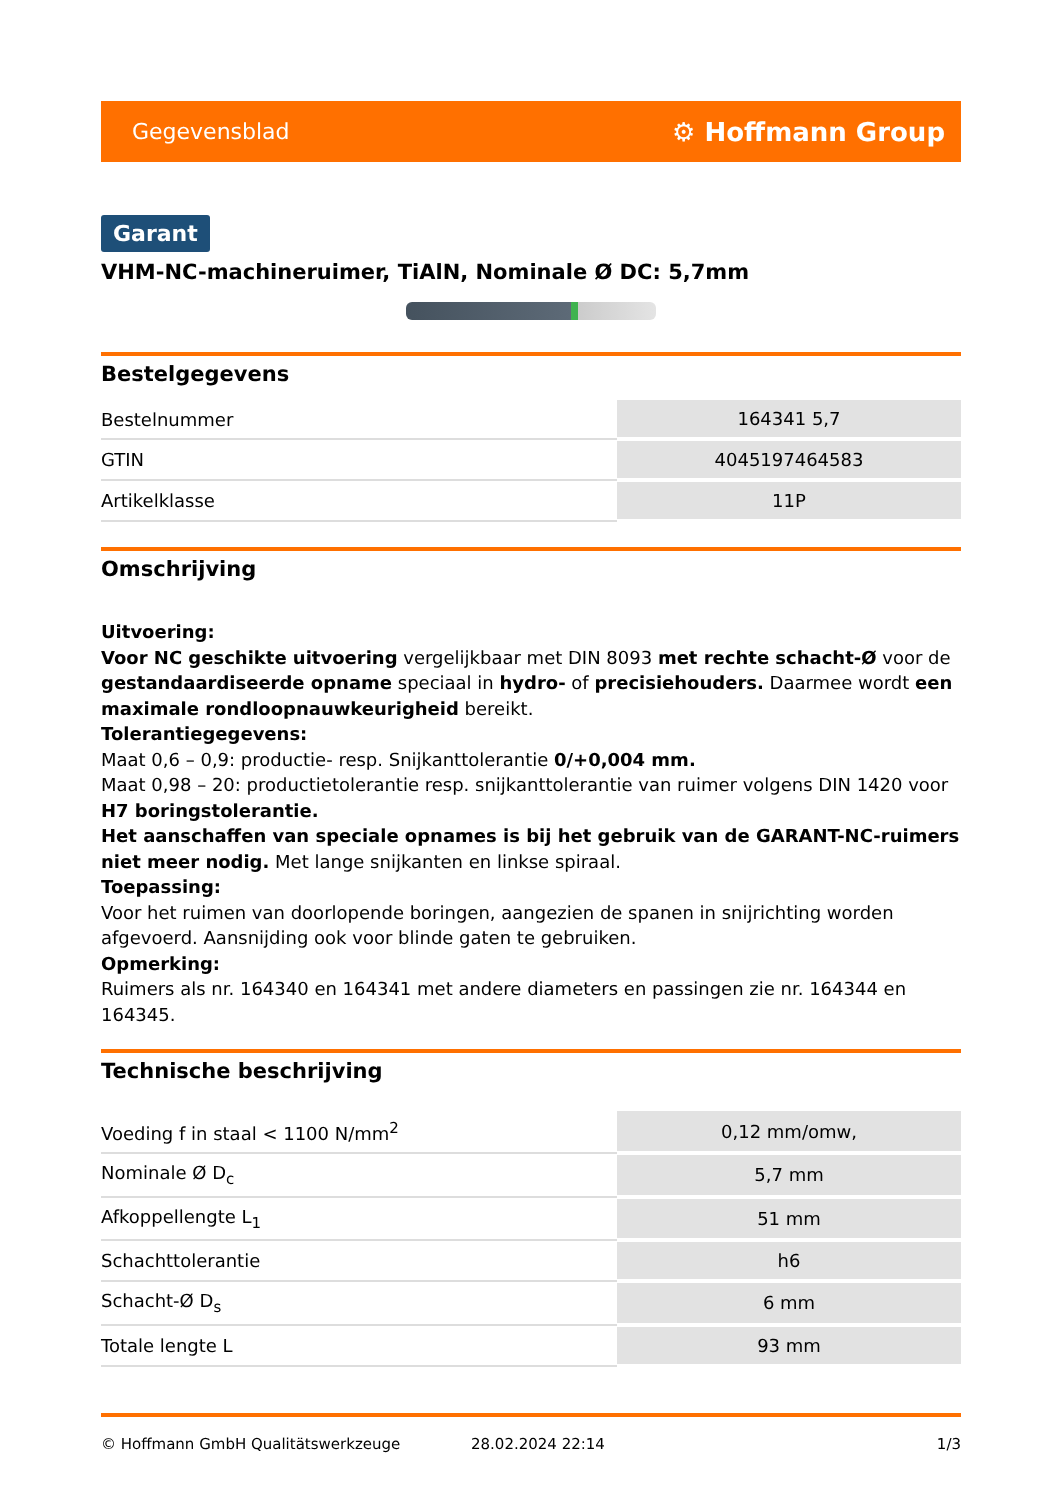Gegevensblad ⚙ Hoffmann Group
Garant
VHM-NC-machineruimer, TiAlN, Nominale Ø DC: 5,7mm
Bestelgegevens
| Bestelnummer | 164341 5,7 |
| GTIN | 4045197464583 |
| Artikelklasse | 11P |
Omschrijving
Uitvoering:
Voor NC geschikte uitvoering vergelijkbaar met DIN 8093 met rechte schacht-Ø voor de gestandaardiseerde opname speciaal in hydro- of precisiehouders. Daarmee wordt een maximale rondloopnauwkeurigheid bereikt.
Tolerantiegegevens:
Maat 0,6 – 0,9: productie- resp. Snijkanttolerantie 0/+0,004 mm.
Maat 0,98 – 20: productietolerantie resp. snijkanttolerantie van ruimer volgens DIN 1420 voor H7 boringstolerantie.
Het aanschaffen van speciale opnames is bij het gebruik van de GARANT-NC-ruimers niet meer nodig. Met lange snijkanten en linkse spiraal.
Toepassing:
Voor het ruimen van doorlopende boringen, aangezien de spanen in snijrichting worden afgevoerd. Aansnijding ook voor blinde gaten te gebruiken.
Opmerking:
Ruimers als nr. 164340 en 164341 met andere diameters en passingen zie nr. 164344 en 164345.
Technische beschrijving
| Voeding f in staal < 1100 N/mm<sup>2</sup> | 0,12 mm/omw, |
| Nominale Ø D<sub>c</sub> | 5,7 mm |
| Afkoppellengte L<sub>1</sub> | 51 mm |
| Schachttolerantie | h6 |
| Schacht-Ø D<sub>s</sub> | 6 mm |
| Totale lengte L | 93 mm |
© Hoffmann GmbH Qualitätswerkzeuge 28.02.2024 22:14 1/3